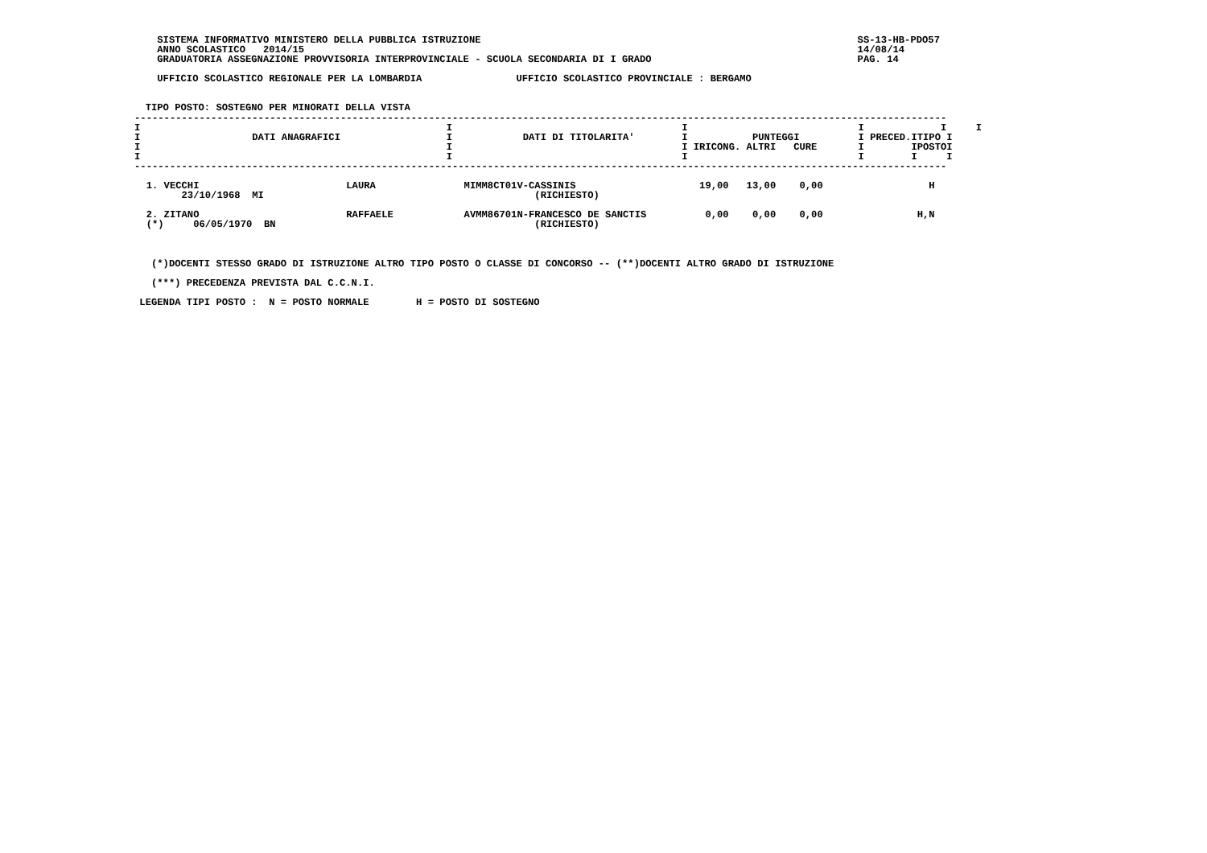SISTEMA INFORMATIVO MINISTERO DELLA PUBBLICA ISTRUZIONE                                                                SS-13-HB-PDO57
    ANNO SCOLASTICO   2014/15                                                                                              14/08/14
    GRADUATORIA ASSEGNAZIONE PROVVISORIA INTERPROVINCIALE - SCUOLA SECONDARIA DI I GRADO                                   PAG. 14

    UFFICIO SCOLASTICO REGIONALE PER LA LOMBARDIA                UFFICIO SCOLASTICO PROVINCIALE : BERGAMO


  TIPO POSTO: SOSTEGNO PER MINORATI DELLA VISTA
| ------------------------------------------------------------------------------------------------------------------------------------------ I I I I I I I DATI ANAGRAFICI I DATI DI TITOLARITA' I PUNTEGGI I PRECED.ITIPO I I I I IRICONG. ALTRI CURE I IPOSTOI I I I I I I ------------------------------------------------------------------------------------------------------------------------------------------ 1. VECCHI LAURA MIMM8CT01V-CASSINIS 19,00 13,00 0,00 H 23/10/1968 MI (RICHIESTO) 2. ZITANO RAFFAELE AVMM86701N-FRANCESCO DE SANCTIS 0,00 0,00 0,00 H,N (*) 06/05/1970 BN (RICHIESTO) |
   (*)DOCENTI STESSO GRADO DI ISTRUZIONE ALTRO TIPO POSTO O CLASSE DI CONCORSO -- (**)DOCENTI ALTRO GRADO DI ISTRUZIONE

   (***) PRECEDENZA PREVISTA DAL C.C.N.I.

 LEGENDA TIPI POSTO :  N = POSTO NORMALE        H = POSTO DI SOSTEGNO